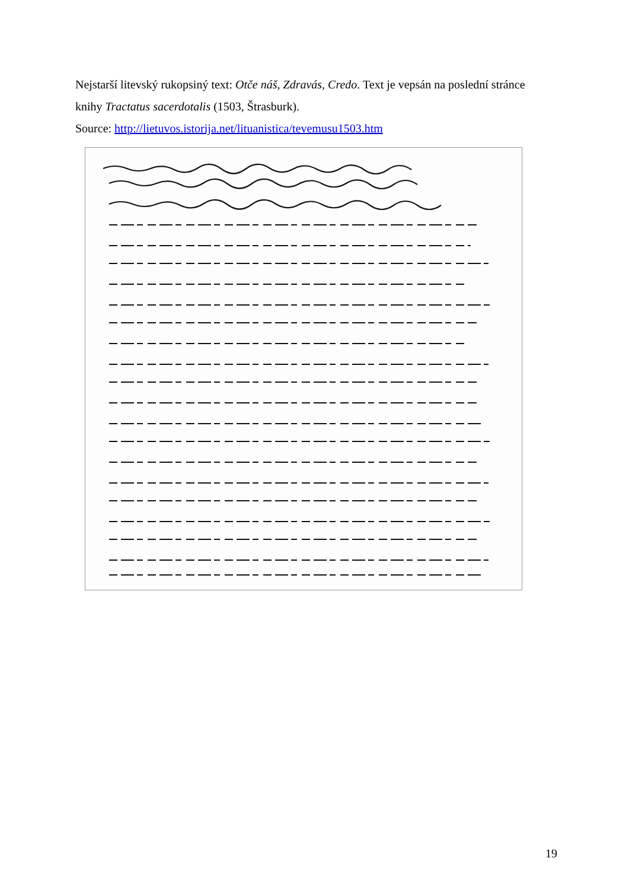Nejstarší litevský rukopsiný text: Otče náš, Zdravás, Credo. Text je vepsán na poslední stránce knihy Tractatus sacerdotalis (1503, Štrasburk).
Source: http://lietuvos.istorija.net/lituanistica/tevemusu1503.htm
19